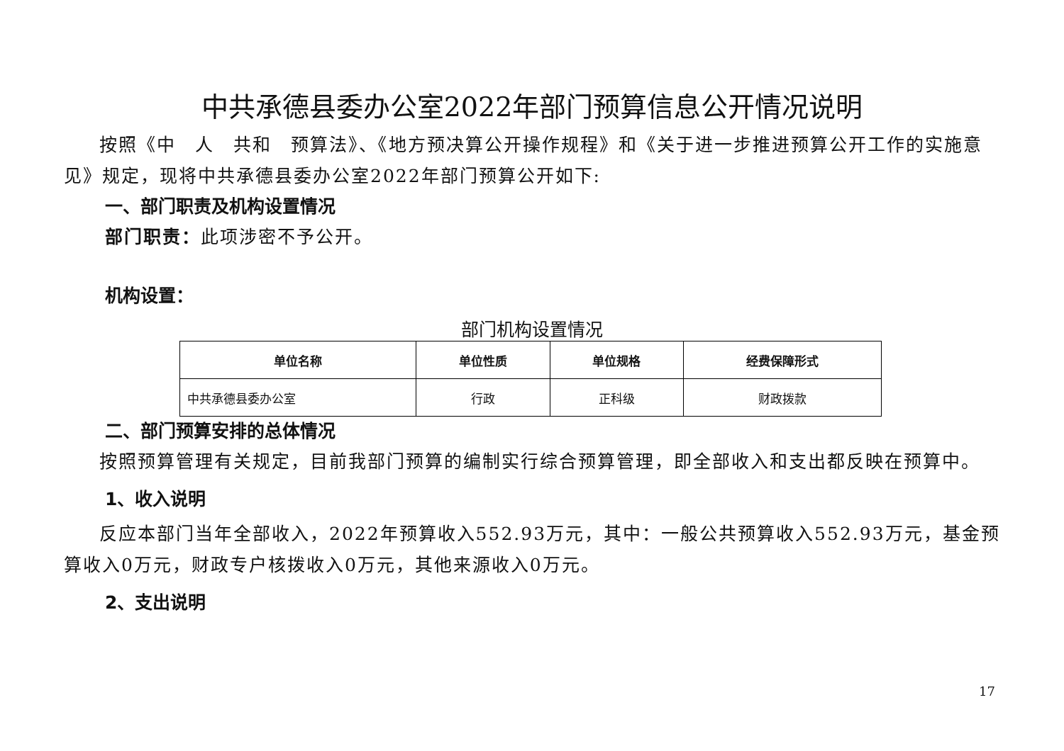中共承德县委办公室2022年部门预算信息公开情况说明
按照《中　人　共和　预算法》、《地方预决算公开操作规程》和《关于进一步推进预算公开工作的实施意见》规定，现将中共承德县委办公室2022年部门预算公开如下:
一、部门职责及机构设置情况
部门职责：此项涉密不予公开。
机构设置：
部门机构设置情况
| 单位名称 | 单位性质 | 单位规格 | 经费保障形式 |
| --- | --- | --- | --- |
| 中共承德县委办公室 | 行政 | 正科级 | 财政拨款 |
二、部门预算安排的总体情况
按照预算管理有关规定，目前我部门预算的编制实行综合预算管理，即全部收入和支出都反映在预算中。
1、收入说明
反应本部门当年全部收入，2022年预算收入552.93万元，其中：一般公共预算收入552.93万元，基金预算收入0万元，财政专户核拨收入0万元，其他来源收入0万元。
2、支出说明
17